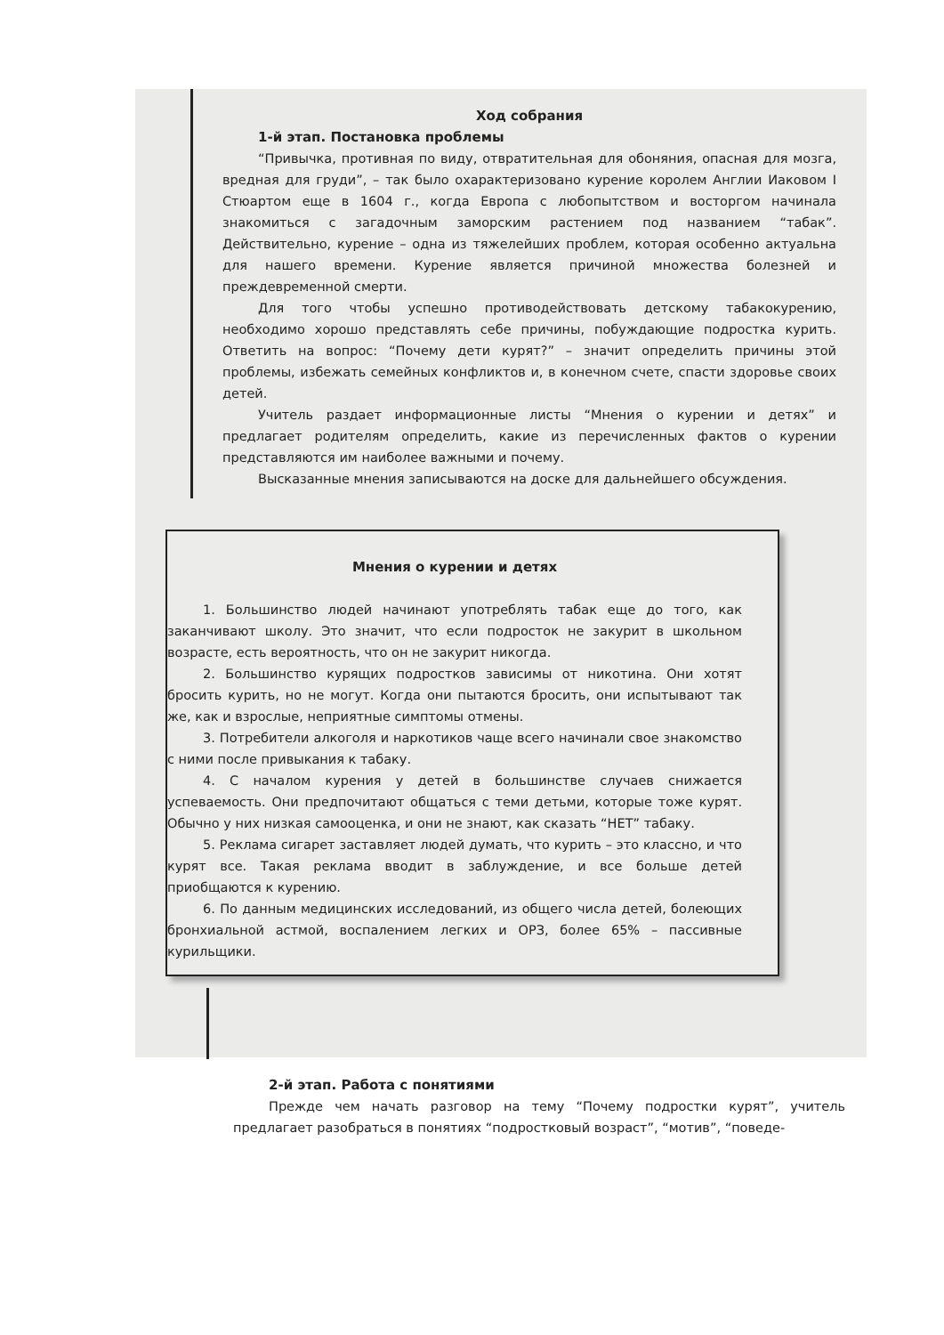Ход собрания
1-й этап. Постановка проблемы
“Привычка, противная по виду, отвратительная для обоняния, опасная для мозга, вредная для груди”, – так было охарактеризовано курение королем Англии Иаковом I Стюартом еще в 1604 г., когда Европа с любопытством и восторгом начинала знакомиться с загадочным заморским растением под названием “табак”. Действительно, курение – одна из тяжелейших проблем, которая особенно актуальна для нашего времени. Курение является причиной множества болезней и преждевременной смерти.
Для того чтобы успешно противодействовать детскому табакокурению, необходимо хорошо представлять себе причины, побуждающие подростка курить. Ответить на вопрос: “Почему дети курят?” – значит определить причины этой проблемы, избежать семейных конфликтов и, в конечном счете, спасти здоровье своих детей.
Учитель раздает информационные листы “Мнения о курении и детях” и предлагает родителям определить, какие из перечисленных фактов о курении представляются им наиболее важными и почему.
Высказанные мнения записываются на доске для дальнейшего обсуждения.
Мнения о курении и детях
1. Большинство людей начинают употреблять табак еще до того, как заканчивают школу. Это значит, что если подросток не закурит в школьном возрасте, есть вероятность, что он не закурит никогда.
2. Большинство курящих подростков зависимы от никотина. Они хотят бросить курить, но не могут. Когда они пытаются бросить, они испытывают так же, как и взрослые, неприятные симптомы отмены.
3. Потребители алкоголя и наркотиков чаще всего начинали свое знакомство с ними после привыкания к табаку.
4. С началом курения у детей в большинстве случаев снижается успеваемость. Они предпочитают общаться с теми детьми, которые тоже курят. Обычно у них низкая самооценка, и они не знают, как сказать “НЕТ” табаку.
5. Реклама сигарет заставляет людей думать, что курить – это классно, и что курят все. Такая реклама вводит в заблуждение, и все больше детей приобщаются к курению.
6. По данным медицинских исследований, из общего числа детей, болеющих бронхиальной астмой, воспалением легких и ОРЗ, более 65% – пассивные курильщики.
2-й этап. Работа с понятиями
Прежде чем начать разговор на тему “Почему подростки курят”, учитель предлагает разобраться в понятиях “подростковый возраст”, “мотив”, “поведе-